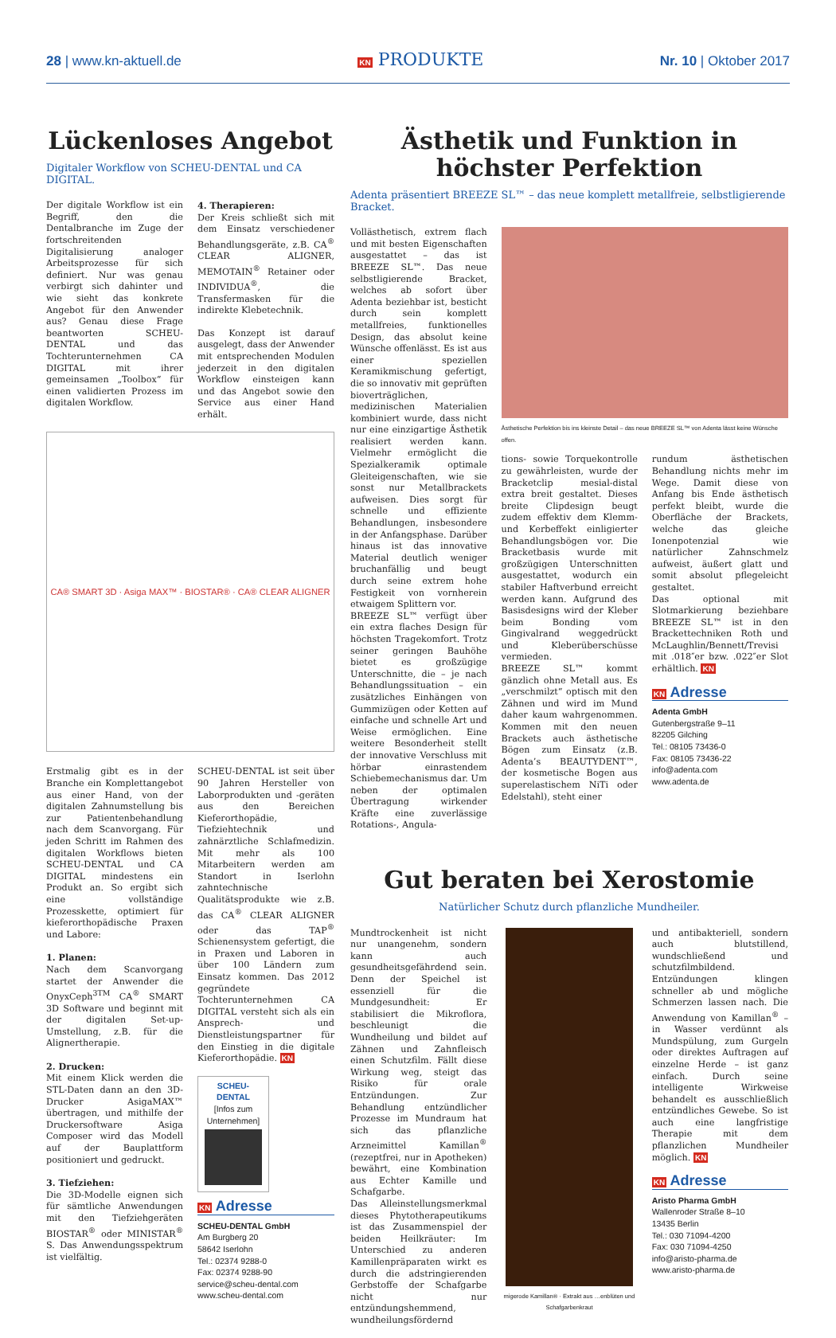28 | www.kn-aktuell.de
KN PRODUKTE
Nr. 10 | Oktober 2017
Lückenloses Angebot
Digitaler Workflow von SCHEU-DENTAL und CA DIGITAL.
Der digitale Workflow ist ein Begriff, den die Dentalbranche im Zuge der fortschreitenden Digitalisierung analoger Arbeitsprozesse für sich definiert. Nur was genau verbirgt sich dahinter und wie sieht das konkrete Angebot für den Anwender aus? Genau diese Frage beantworten SCHEU-DENTAL und das Tochterunternehmen CA DIGITAL mit ihrer gemeinsamen „Toolbox“ für einen validierten Prozess im digitalen Workflow.
4. Therapieren:
Der Kreis schließt sich mit dem Einsatz verschiedener Behandlungsgeräte, z.B. CA<sup>®</sup> CLEAR ALIGNER, MEMOTAIN<sup>®</sup> Retainer oder INDIVIDUA<sup>®</sup>, die Transfermasken für die indirekte Klebetechnik.
Das Konzept ist darauf ausgelegt, dass der Anwender mit entsprechenden Modulen jederzeit in den digitalen Workflow einsteigen kann und das Angebot sowie den Service aus einer Hand erhält.
CA® SMART 3D · Asiga MAX™ · BIOSTAR® · CA® CLEAR ALIGNER
Erstmalig gibt es in der Branche ein Komplettangebot aus einer Hand, von der digitalen Zahnumstellung bis zur Patientenbehandlung nach dem Scanvorgang. Für jeden Schritt im Rahmen des digitalen Workflows bieten SCHEU-DENTAL und CA DIGITAL mindestens ein Produkt an. So ergibt sich eine vollständige Prozesskette, optimiert für kieferorthopädische Praxen und Labore:
1. Planen:
Nach dem Scanvorgang startet der Anwender die OnyxCeph<sup>3TM</sup> CA<sup>®</sup> SMART 3D Software und beginnt mit der digitalen Set-up-Umstellung, z.B. für die Alignertherapie.
2. Drucken:
Mit einem Klick werden die STL-Daten dann an den 3D-Drucker AsigaMAX™ übertragen, und mithilfe der Druckersoftware Asiga Composer wird das Modell auf der Bauplattform positioniert und gedruckt.
3. Tiefziehen:
Die 3D-Modelle eignen sich für sämtliche Anwendungen mit den Tiefziehgeräten BIOSTAR<sup>®</sup> oder MINISTAR<sup>®</sup> S. Das Anwendungsspektrum ist vielfältig.
SCHEU-DENTAL ist seit über 90 Jahren Hersteller von Laborprodukten und -geräten aus den Bereichen Kieferorthopädie, Tiefziehtechnik und zahnärztliche Schlafmedizin. Mit mehr als 100 Mitarbeitern werden am Standort in Iserlohn zahntechnische Qualitätsprodukte wie z.B. das CA<sup>®</sup> CLEAR ALIGNER oder das TAP<sup>®</sup> Schienensystem gefertigt, die in Praxen und Laboren in über 100 Ländern zum Einsatz kommen. Das 2012 gegründete Tochterunternehmen CA DIGITAL versteht sich als ein Ansprech- und Dienstleistungspartner für den Einstieg in die digitale Kieferorthopädie. KN
SCHEU-DENTAL
[Infos zum Unternehmen]
KN Adresse
SCHEU-DENTAL GmbH
Am Burgberg 20
58642 Iserlohn
Tel.: 02374 9288-0
Fax: 02374 9288-90
service@scheu-dental.com
www.scheu-dental.com
Ästhetik und Funktion in höchster Perfektion
Adenta präsentiert BREEZE SL™ – das neue komplett metallfreie, selbstligierende Bracket.
Vollästhetisch, extrem flach und mit besten Eigenschaften ausgestattet – das ist BREEZE SL™. Das neue selbstligierende Bracket, welches ab sofort über Adenta beziehbar ist, besticht durch sein komplett metallfreies, funktionelles Design, das absolut keine Wünsche offenlässt. Es ist aus einer speziellen Keramikmischung gefertigt, die so innovativ mit geprüften biover­träglichen, medizinischen Materialien kombiniert wurde, dass nicht nur eine einzigartige Ästhetik realisiert werden kann. Vielmehr ermöglicht die Spezialkeramik optimale Gleiteigenschaften, wie sie sonst nur Metallbrackets aufweisen. Dies sorgt für schnelle und effiziente Behandlungen, insbesondere in der Anfangsphase. Darüber hinaus ist das innovative Material deutlich weniger bruchanfällig und beugt durch seine extrem hohe Festigkeit von vornherein etwaigem Splittern vor.
BREEZE SL™ verfügt über ein extra flaches Design für höchsten Tragekomfort. Trotz seiner geringen Bauhöhe bietet es großzügige Unterschnitte, die – je nach Behandlungssituation – ein zusätzliches Einhängen von Gummizügen oder Ketten auf einfache und schnelle Art und Weise ermöglichen. Eine weitere Besonderheit stellt der innovative Verschluss mit hörbar einrastendem Schiebemechanismus dar. Um neben der optimalen Übertragung wirkender Kräfte eine zuverlässige Rotations-, Angula-
Ästhetische Perfektion bis ins kleinste Detail – das neue BREEZE SL™ von Adenta lässt keine Wünsche offen.
tions- sowie Torquekontrolle zu gewährleisten, wurde der Bracketclip mesial-distal extra breit gestaltet. Dieses breite Clipdesign beugt zudem effektiv dem Klemm- und Kerbeffekt einligierter Behandlungsbögen vor. Die Bracketbasis wurde mit großzügigen Unterschnitten ausgestattet, wodurch ein stabiler Haftverbund erreicht werden kann. Aufgrund des Basisdesigns wird der Kleber beim Bonding vom Gingivalrand weggedrückt und Kleberüberschüsse vermieden.
BREEZE SL™ kommt gänzlich ohne Metall aus. Es „verschmilzt“ optisch mit den Zähnen und wird im Mund daher kaum wahrgenommen. Kommen mit den neuen Brackets auch ästhetische Bögen zum Einsatz (z.B. Adenta’s BEAUTYDENT™, der kosmetische Bogen aus superelastischem NiTi oder Edelstahl), steht einer
rundum ästhetischen Behandlung nichts mehr im Wege. Damit diese von Anfang bis Ende ästhetisch perfekt bleibt, wurde die Oberfläche der Brackets, welche das gleiche Ionenpotenzial wie natürlicher Zahnschmelz aufweist, äußert glatt und somit absolut pflegeleicht gestaltet.
Das optional mit Slotmarkierung beziehbare BREEZE SL™ ist in den Brackettechniken Roth und McLaughlin/Bennett/Trevisi mit .018″er bzw. .022″er Slot erhältlich. KN
KN Adresse
Adenta GmbH
Gutenbergstraße 9–11
82205 Gilching
Tel.: 08105 73436-0
Fax: 08105 73436-22
info@adenta.com
www.adenta.de
Gut beraten bei Xerostomie
Natürlicher Schutz durch pflanzliche Mundheiler.
Mundtrockenheit ist nicht nur unangenehm, sondern kann auch gesundheitsgefährdend sein. Denn der Speichel ist essenziell für die Mundgesundheit: Er stabilisiert die Mikroflora, beschleunigt die Wundheilung und bildet auf Zähnen und Zahnfleisch einen Schutzfilm. Fällt diese Wirkung weg, steigt das Risiko für orale Entzündungen. Zur Behandlung entzündlicher Prozesse im Mundraum hat sich das pflanzliche Arzneimittel Kamillan<sup>®</sup> (rezeptfrei, nur in Apotheken) bewährt, eine Kombination aus Echter Kamille und Schafgarbe.
Das Alleinstellungsmerkmal dieses Phytotherapeutikums ist das Zusammenspiel der beiden Heilkräuter: Im Unterschied zu anderen Kamillenpräparaten wirkt es durch die adstringierenden Gerbstoffe der Schafgarbe nicht nur entzündungshemmend, wundheilungsfördernd
migerode Kamillan® · Extrakt aus …enblüten und Schafgarbenkraut
und antibakteriell, sondern auch blutstillend, wundschließend und schutzfilmbildend. Entzündungen klingen schneller ab und mögliche Schmerzen lassen nach. Die Anwendung von Kamillan<sup>®</sup> – in Wasser verdünnt als Mundspülung, zum Gurgeln oder direktes Auftragen auf einzelne Herde – ist ganz einfach. Durch seine intelligente Wirkweise behandelt es ausschließlich entzündliches Gewebe. So ist auch eine langfristige Therapie mit dem pflanzlichen Mundheiler möglich. KN
KN Adresse
Aristo Pharma GmbH
Wallenroder Straße 8–10
13435 Berlin
Tel.: 030 71094-4200
Fax: 030 71094-4250
info@aristo-pharma.de
www.aristo-pharma.de